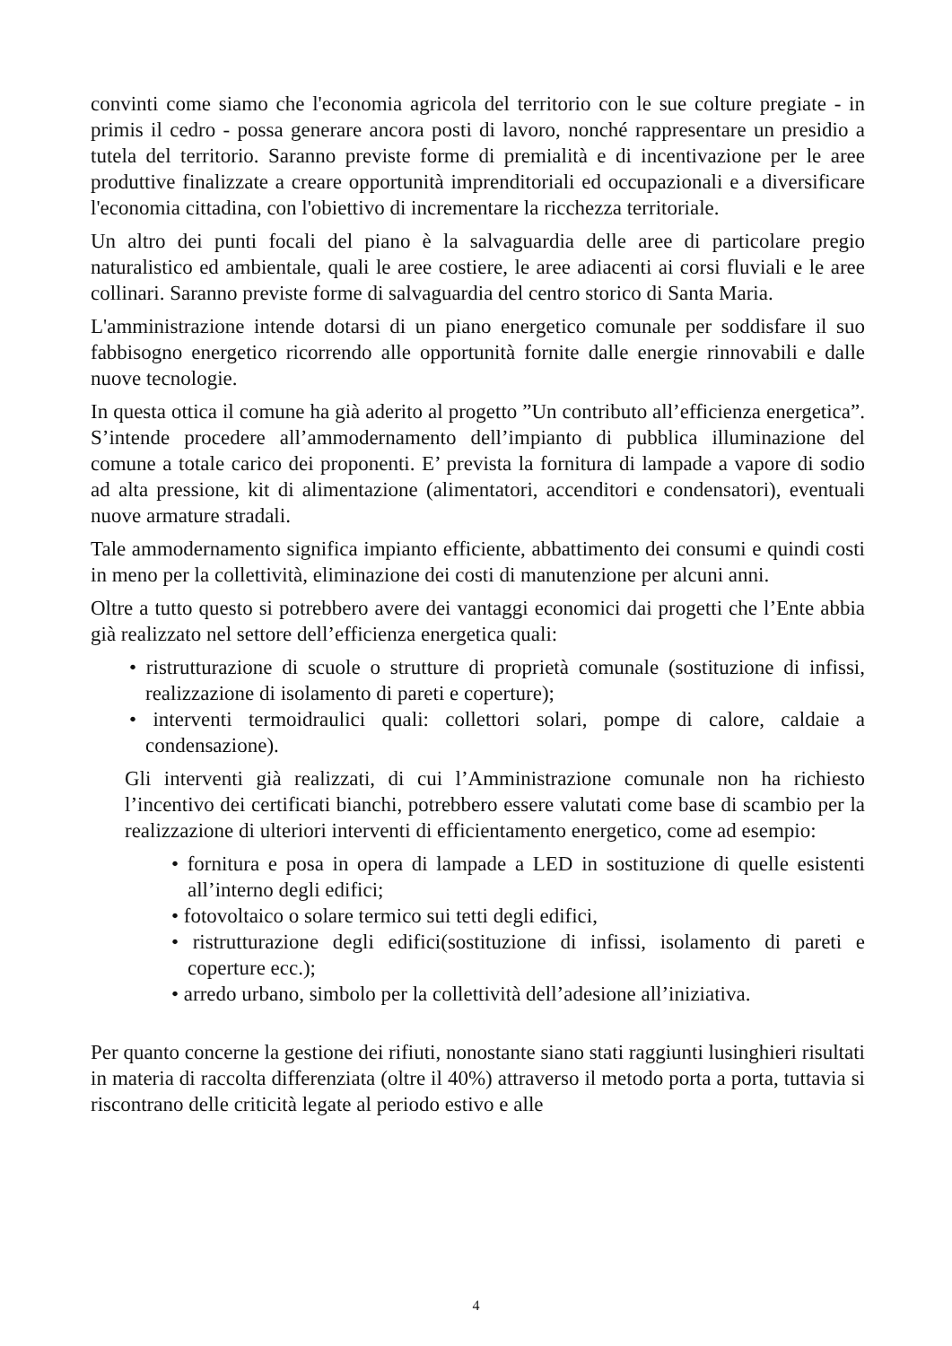convinti come siamo che l'economia agricola del territorio con le sue colture pregiate - in primis il cedro - possa generare ancora posti di lavoro, nonché rappresentare un presidio a tutela del territorio. Saranno previste forme di premialità e di incentivazione per le aree produttive finalizzate a creare opportunità imprenditoriali ed occupazionali e a diversificare l'economia cittadina, con l'obiettivo di incrementare la ricchezza territoriale.
Un altro dei punti focali del piano è la salvaguardia delle aree di particolare pregio naturalistico ed ambientale, quali le aree costiere, le aree adiacenti ai corsi fluviali e le aree collinari. Saranno previste forme di salvaguardia del centro storico di Santa Maria.
L'amministrazione intende dotarsi di un piano energetico comunale per soddisfare il suo fabbisogno energetico ricorrendo alle opportunità fornite dalle energie rinnovabili e dalle nuove tecnologie.
In questa ottica il comune ha già aderito al progetto ”Un contributo all’efficienza energetica”. S’intende procedere all’ammodernamento dell’impianto di pubblica illuminazione del comune a totale carico dei proponenti. E’ prevista la fornitura di lampade a vapore di sodio ad alta pressione, kit di alimentazione (alimentatori, accenditori e condensatori), eventuali nuove armature stradali.
Tale ammodernamento significa impianto efficiente, abbattimento dei consumi e quindi costi in meno per la collettività, eliminazione dei costi di manutenzione per alcuni anni.
Oltre a tutto questo si potrebbero avere dei vantaggi economici dai progetti che l’Ente abbia già realizzato nel settore dell’efficienza energetica quali:
• ristrutturazione di scuole o strutture di proprietà comunale (sostituzione di infissi, realizzazione di isolamento di pareti e coperture);
• interventi termoidraulici quali: collettori solari, pompe di calore, caldaie a condensazione).
Gli interventi già realizzati, di cui l’Amministrazione comunale non ha richiesto l’incentivo dei certificati bianchi, potrebbero essere valutati come base di scambio per la realizzazione di ulteriori interventi di efficientamento energetico, come ad esempio:
• fornitura e posa in opera di lampade a LED in sostituzione di quelle esistenti all’interno degli edifici;
• fotovoltaico o solare termico sui tetti degli edifici,
• ristrutturazione degli edifici(sostituzione di infissi, isolamento di pareti e coperture ecc.);
• arredo urbano, simbolo per la collettività dell’adesione all’iniziativa.
Per quanto concerne la gestione dei rifiuti, nonostante siano stati raggiunti lusinghieri risultati in materia di raccolta differenziata (oltre il 40%) attraverso il metodo porta a porta, tuttavia si riscontrano delle criticità legate al periodo estivo e alle
4